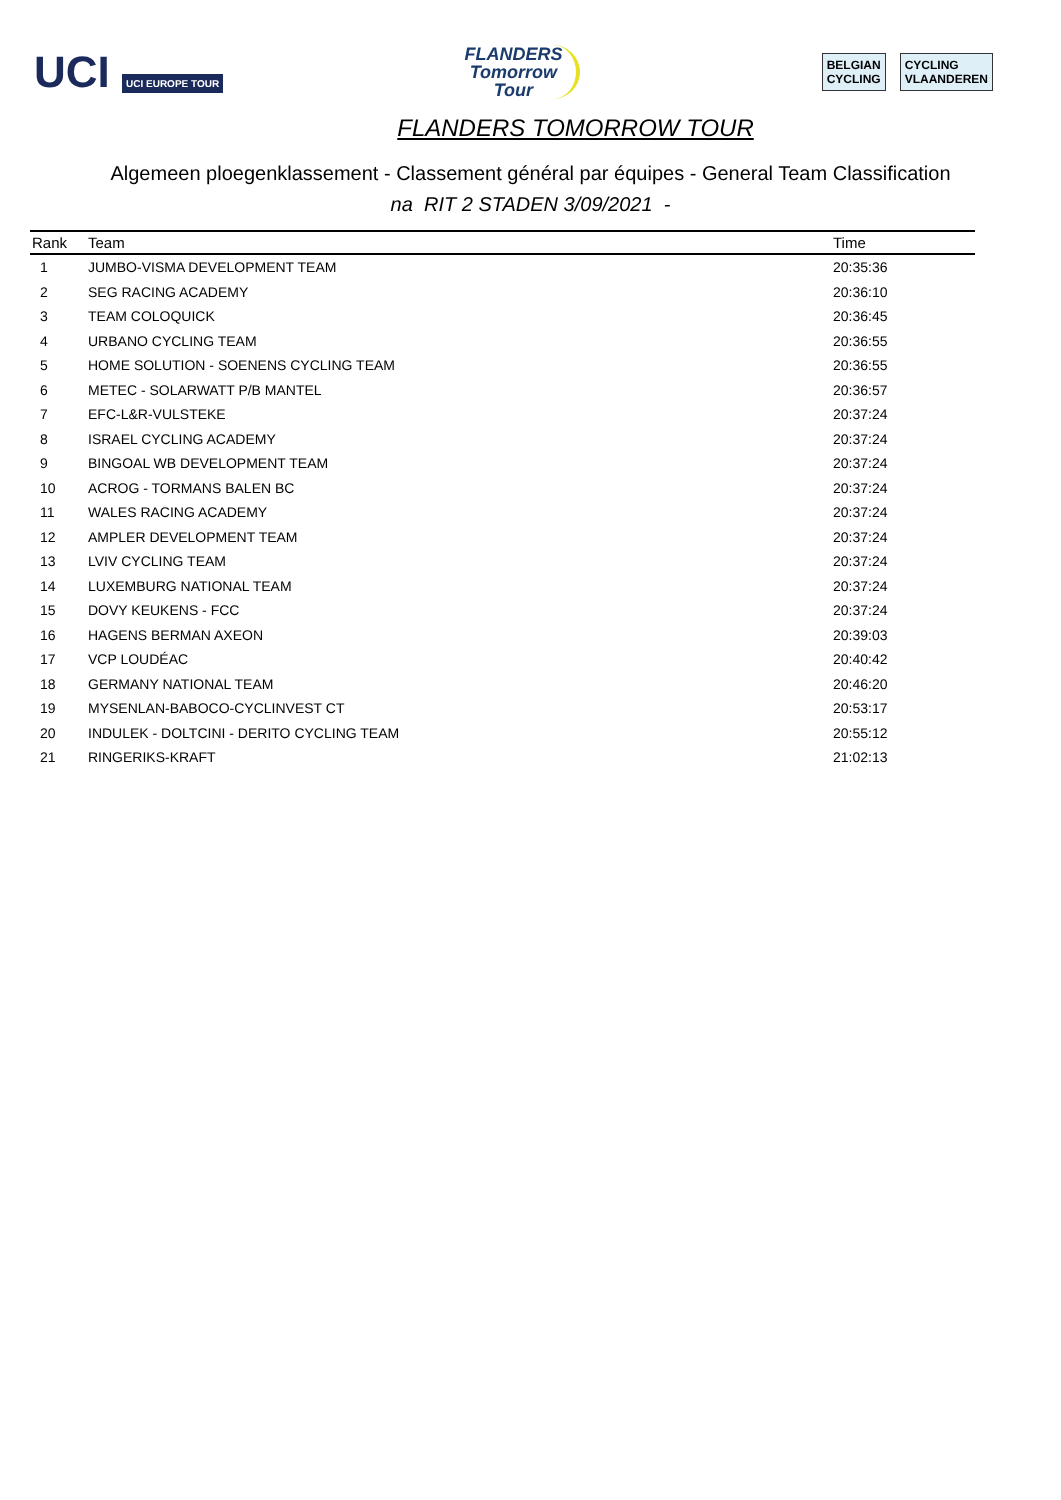UCI UCI EUROPE TOUR
FLANDERS
Tomorrow
Tour
BELGIAN
CYCLING
CYCLING
VLAANDEREN
FLANDERS TOMORROW TOUR
Algemeen ploegenklassement - Classement général par équipes - General Team Classification
na RIT 2 STADEN 3/09/2021 -
| Rank | Team | Time |
| --- | --- | --- |
| 1 | JUMBO-VISMA DEVELOPMENT TEAM | 20:35:36 |
| 2 | SEG RACING ACADEMY | 20:36:10 |
| 3 | TEAM COLOQUICK | 20:36:45 |
| 4 | URBANO CYCLING TEAM | 20:36:55 |
| 5 | HOME SOLUTION - SOENENS CYCLING TEAM | 20:36:55 |
| 6 | METEC - SOLARWATT P/B MANTEL | 20:36:57 |
| 7 | EFC-L&R-VULSTEKE | 20:37:24 |
| 8 | ISRAEL CYCLING ACADEMY | 20:37:24 |
| 9 | BINGOAL WB DEVELOPMENT TEAM | 20:37:24 |
| 10 | ACROG - TORMANS BALEN BC | 20:37:24 |
| 11 | WALES RACING ACADEMY | 20:37:24 |
| 12 | AMPLER DEVELOPMENT TEAM | 20:37:24 |
| 13 | LVIV CYCLING TEAM | 20:37:24 |
| 14 | LUXEMBURG NATIONAL TEAM | 20:37:24 |
| 15 | DOVY KEUKENS - FCC | 20:37:24 |
| 16 | HAGENS BERMAN AXEON | 20:39:03 |
| 17 | VCP LOUDÉAC | 20:40:42 |
| 18 | GERMANY NATIONAL TEAM | 20:46:20 |
| 19 | MYSENLAN-BABOCO-CYCLINVEST CT | 20:53:17 |
| 20 | INDULEK - DOLTCINI - DERITO CYCLING TEAM | 20:55:12 |
| 21 | RINGERIKS-KRAFT | 21:02:13 |